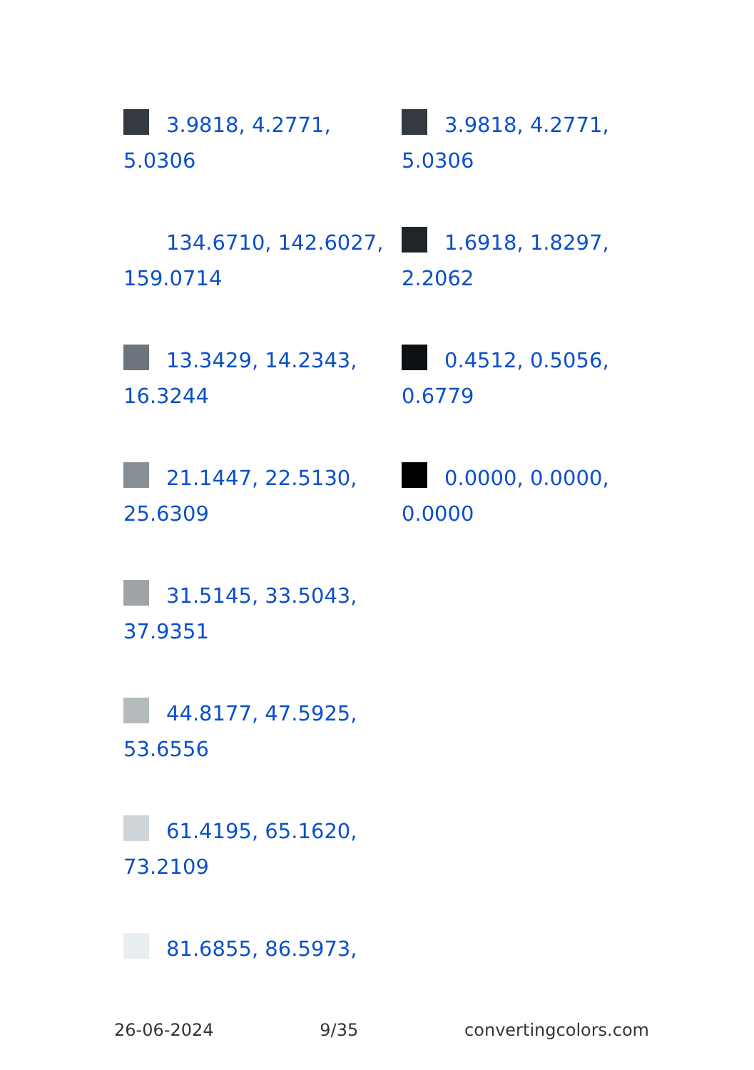3.9818, 4.2771, 5.0306
3.9818, 4.2771, 5.0306
134.6710, 142.6027, 159.0714
1.6918, 1.8297, 2.2062
13.3429, 14.2343, 16.3244
0.4512, 0.5056, 0.6779
21.1447, 22.5130, 25.6309
0.0000, 0.0000, 0.0000
31.5145, 33.5043, 37.9351
44.8177, 47.5925, 53.6556
61.4195, 65.1620, 73.2109
81.6855, 86.5973,
26-06-2024 9/35 convertingcolors.com